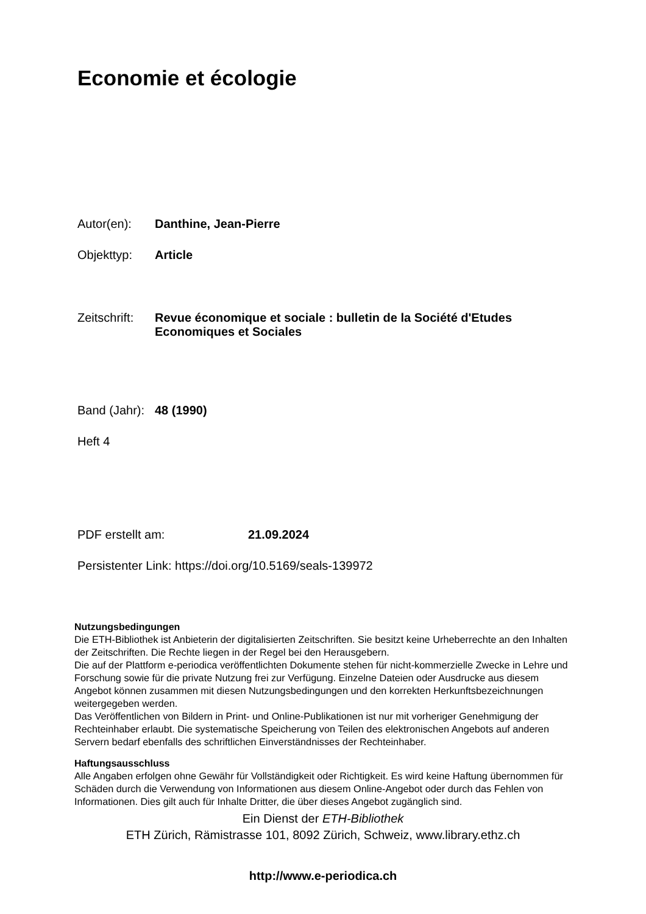Economie et écologie
Autor(en): Danthine, Jean-Pierre
Objekttyp: Article
Zeitschrift: Revue économique et sociale : bulletin de la Société d'Etudes
Economiques et Sociales
Band (Jahr): 48 (1990)
Heft 4
PDF erstellt am: 21.09.2024
Persistenter Link: https://doi.org/10.5169/seals-139972
Nutzungsbedingungen
Die ETH-Bibliothek ist Anbieterin der digitalisierten Zeitschriften. Sie besitzt keine Urheberrechte an den Inhalten der Zeitschriften. Die Rechte liegen in der Regel bei den Herausgebern.
Die auf der Plattform e-periodica veröffentlichten Dokumente stehen für nicht-kommerzielle Zwecke in Lehre und Forschung sowie für die private Nutzung frei zur Verfügung. Einzelne Dateien oder Ausdrucke aus diesem Angebot können zusammen mit diesen Nutzungsbedingungen und den korrekten Herkunftsbezeichnungen weitergegeben werden.
Das Veröffentlichen von Bildern in Print- und Online-Publikationen ist nur mit vorheriger Genehmigung der Rechteinhaber erlaubt. Die systematische Speicherung von Teilen des elektronischen Angebots auf anderen Servern bedarf ebenfalls des schriftlichen Einverständnisses der Rechteinhaber.
Haftungsausschluss
Alle Angaben erfolgen ohne Gewähr für Vollständigkeit oder Richtigkeit. Es wird keine Haftung übernommen für Schäden durch die Verwendung von Informationen aus diesem Online-Angebot oder durch das Fehlen von Informationen. Dies gilt auch für Inhalte Dritter, die über dieses Angebot zugänglich sind.
Ein Dienst der ETH-Bibliothek
ETH Zürich, Rämistrasse 101, 8092 Zürich, Schweiz, www.library.ethz.ch
http://www.e-periodica.ch